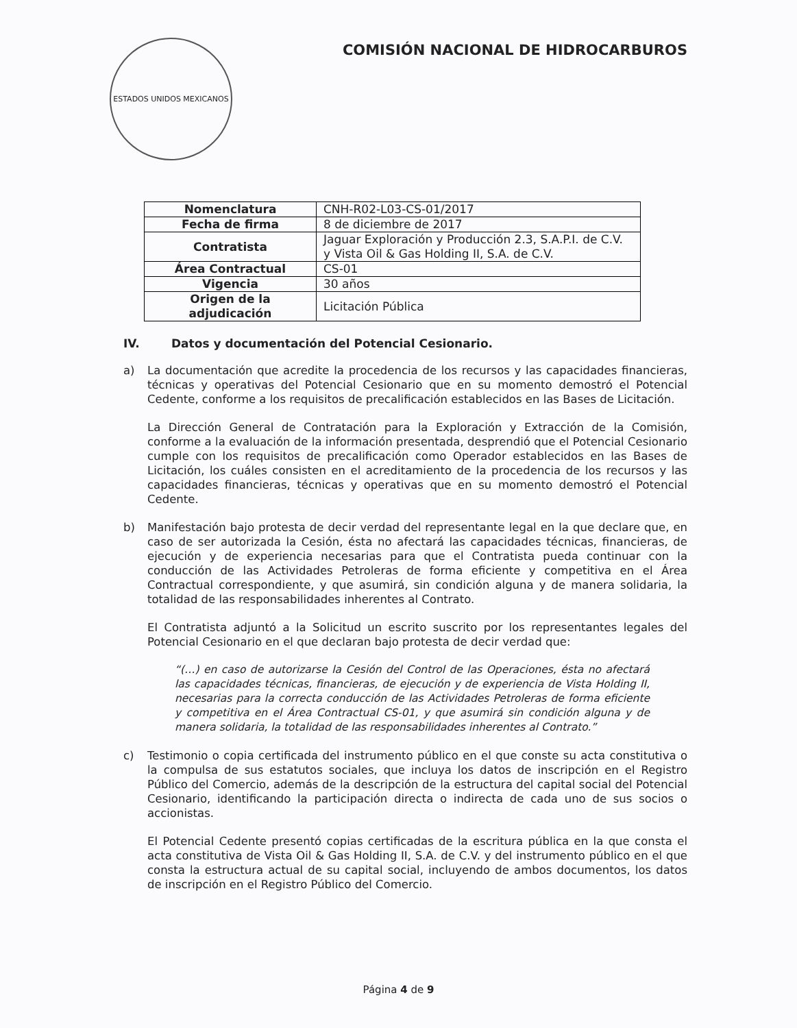ESTADOS UNIDOS MEXICANOS
COMISIÓN NACIONAL DE HIDROCARBUROS
| Nomenclatura | CNH-R02-L03-CS-01/2017 |
| Fecha de firma | 8 de diciembre de 2017 |
| Contratista | Jaguar Exploración y Producción 2.3, S.A.P.I. de C.V. y Vista Oil & Gas Holding II, S.A. de C.V. |
| Área Contractual | CS-01 |
| Vigencia | 30 años |
| Origen de la adjudicación | Licitación Pública |
IV. Datos y documentación del Potencial Cesionario.
a) La documentación que acredite la procedencia de los recursos y las capacidades financieras, técnicas y operativas del Potencial Cesionario que en su momento demostró el Potencial Cedente, conforme a los requisitos de precalificación establecidos en las Bases de Licitación.
La Dirección General de Contratación para la Exploración y Extracción de la Comisión, conforme a la evaluación de la información presentada, desprendió que el Potencial Cesionario cumple con los requisitos de precalificación como Operador establecidos en las Bases de Licitación, los cuáles consisten en el acreditamiento de la procedencia de los recursos y las capacidades financieras, técnicas y operativas que en su momento demostró el Potencial Cedente.
b) Manifestación bajo protesta de decir verdad del representante legal en la que declare que, en caso de ser autorizada la Cesión, ésta no afectará las capacidades técnicas, financieras, de ejecución y de experiencia necesarias para que el Contratista pueda continuar con la conducción de las Actividades Petroleras de forma eficiente y competitiva en el Área Contractual correspondiente, y que asumirá, sin condición alguna y de manera solidaria, la totalidad de las responsabilidades inherentes al Contrato.
El Contratista adjuntó a la Solicitud un escrito suscrito por los representantes legales del Potencial Cesionario en el que declaran bajo protesta de decir verdad que:
“(…) en caso de autorizarse la Cesión del Control de las Operaciones, ésta no afectará las capacidades técnicas, financieras, de ejecución y de experiencia de Vista Holding II, necesarias para la correcta conducción de las Actividades Petroleras de forma eficiente y competitiva en el Área Contractual CS-01, y que asumirá sin condición alguna y de manera solidaria, la totalidad de las responsabilidades inherentes al Contrato.”
c) Testimonio o copia certificada del instrumento público en el que conste su acta constitutiva o la compulsa de sus estatutos sociales, que incluya los datos de inscripción en el Registro Público del Comercio, además de la descripción de la estructura del capital social del Potencial Cesionario, identificando la participación directa o indirecta de cada uno de sus socios o accionistas.
El Potencial Cedente presentó copias certificadas de la escritura pública en la que consta el acta constitutiva de Vista Oil & Gas Holding II, S.A. de C.V. y del instrumento público en el que consta la estructura actual de su capital social, incluyendo de ambos documentos, los datos de inscripción en el Registro Público del Comercio.
Página 4 de 9